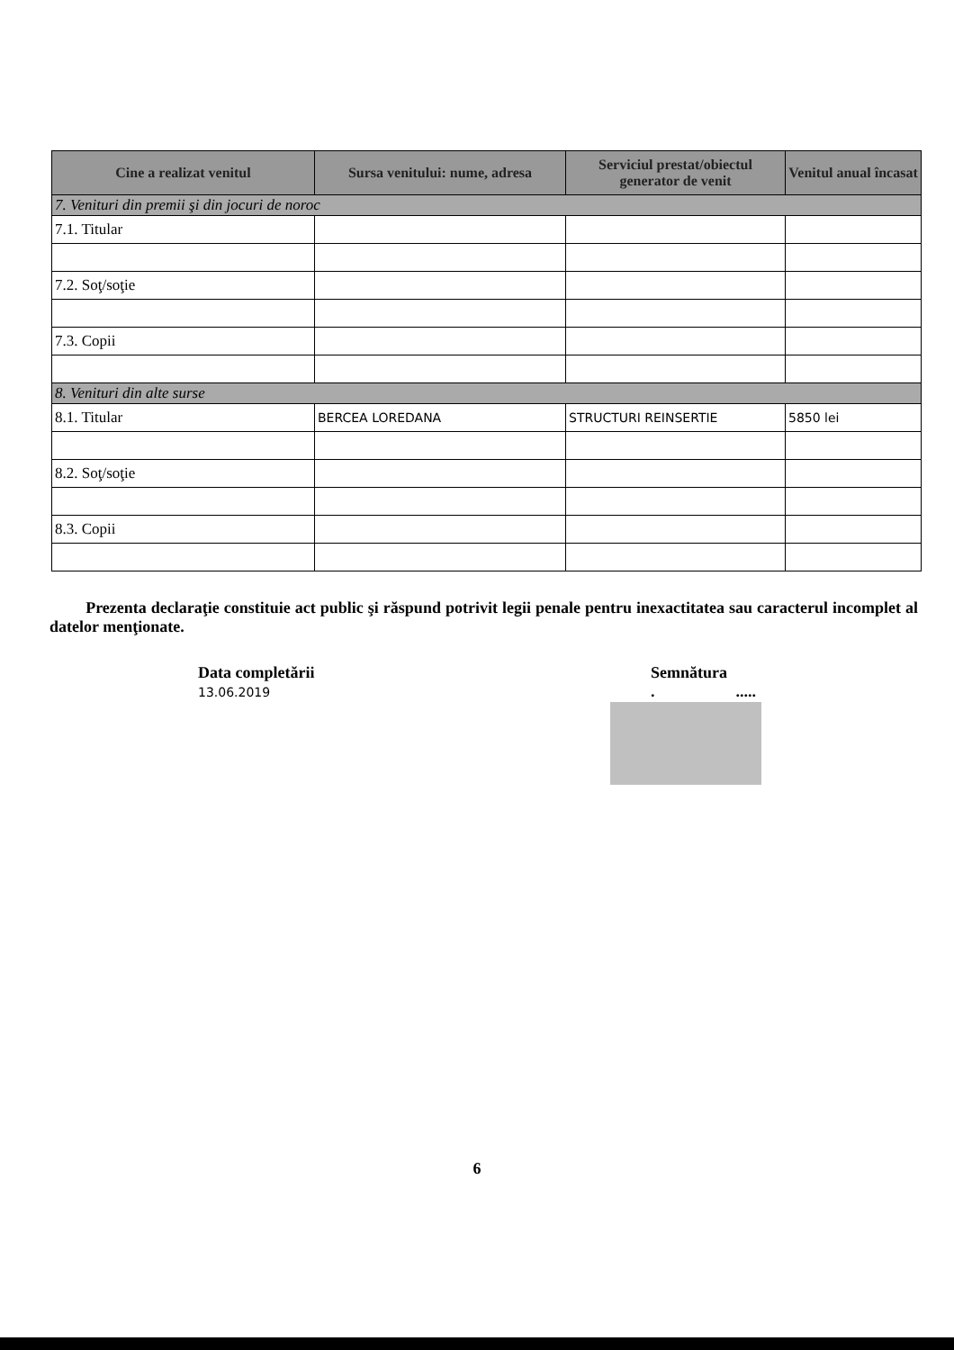| Cine a realizat venitul | Sursa venitului: nume, adresa | Serviciul prestat/obiectul generator de venit | Venitul anual încasat |
| --- | --- | --- | --- |
| 7. Venituri din premii şi din jocuri de noroc | | | |
| 7.1. Titular | | | |
| 7.2. Soţ/soţie | | | |
| 7.3. Copii | | | |
| 8. Venituri din alte surse | | | |
| 8.1. Titular | BERCEA LOREDANA | STRUCTURI REINSERTIE | 5850 lei |
| 8.2. Soţ/soţie | | | |
| 8.3. Copii | | | |
Prezenta declaraţie constituie act public şi răspund potrivit legii penale pentru inexactitatea sau caracterul incomplet al datelor menţionate.
Data completării
13.06.2019
Semnătura
. .....
6